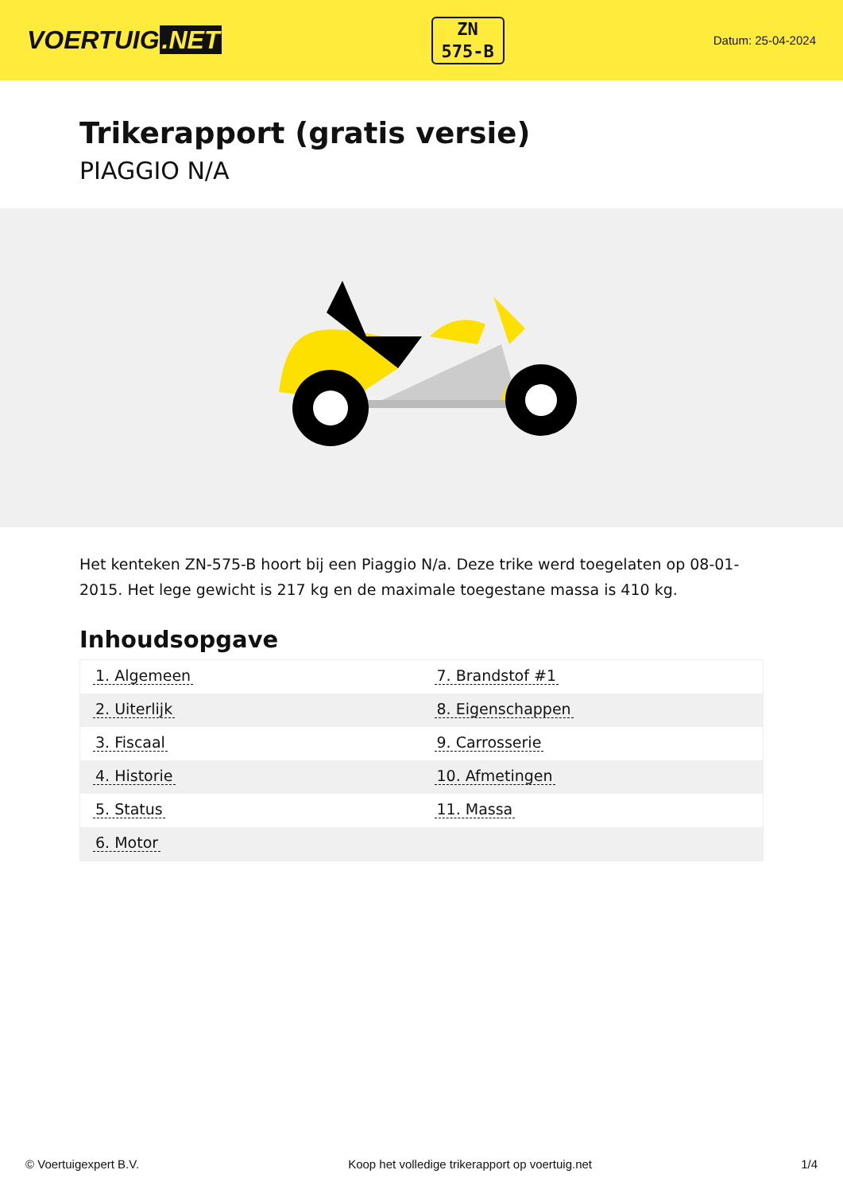VOERTUIG.NET
ZN
575-B
Datum: 25-04-2024
Trikerapport (gratis versie)
PIAGGIO N/A
Het kenteken ZN-575-B hoort bij een Piaggio N/a. Deze trike werd toegelaten op 08-01-2015. Het lege gewicht is 217 kg en de maximale toegestane massa is 410 kg.
Inhoudsopgave
| 1. Algemeen | 7. Brandstof #1 |
| 2. Uiterlijk | 8. Eigenschappen |
| 3. Fiscaal | 9. Carrosserie |
| 4. Historie | 10. Afmetingen |
| 5. Status | 11. Massa |
| 6. Motor | |
© Voertuigexpert B.V. Koop het volledige trikerapport op voertuig.net 1/4